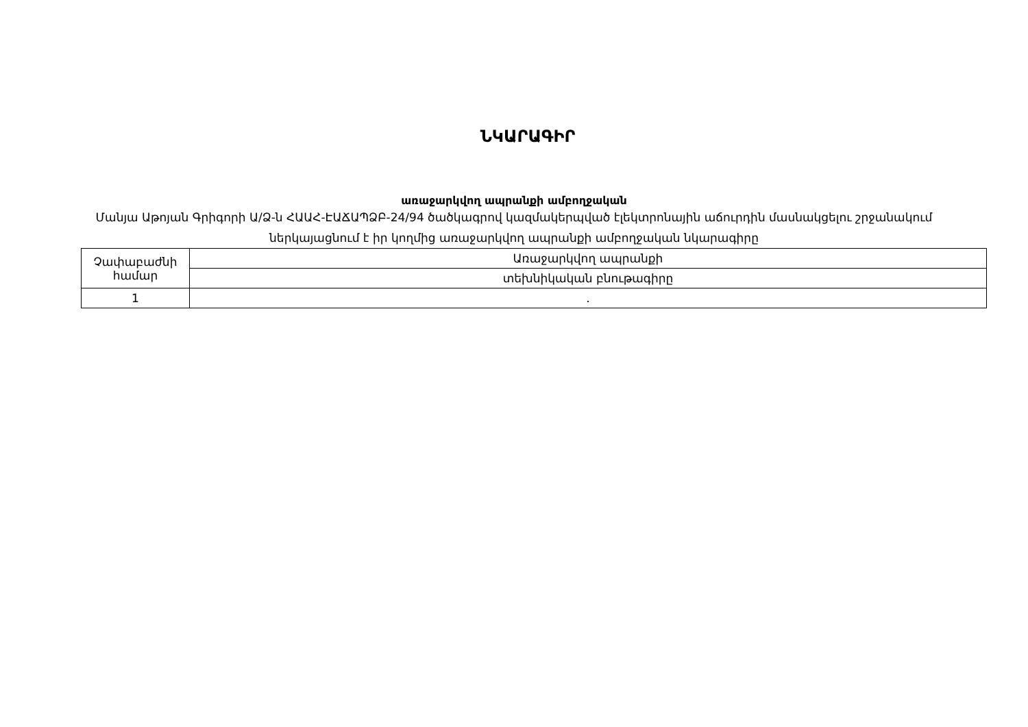ՆԿԱՐԱԳԻՐ
առաջարկվող ապրանքի ամբողջական
Մանյա Աթոյան Գրիգորի Ա/Ձ-ն ՀԱԱՀ-ԷԱՃԱՊՁԲ-24/94 ծածկագրով կազմակերպված էլեկտրոնային աճուրդին մասնակցելու շրջանակում ներկայացնում է իր կողմից առաջարկվող ապրանքի ամբողջական նկարագիրը
| Չափաբաժնի համար | Առաջարկվող ապրանքի |
| | տեխնիկական բնութագիրը |
| 1 | . |